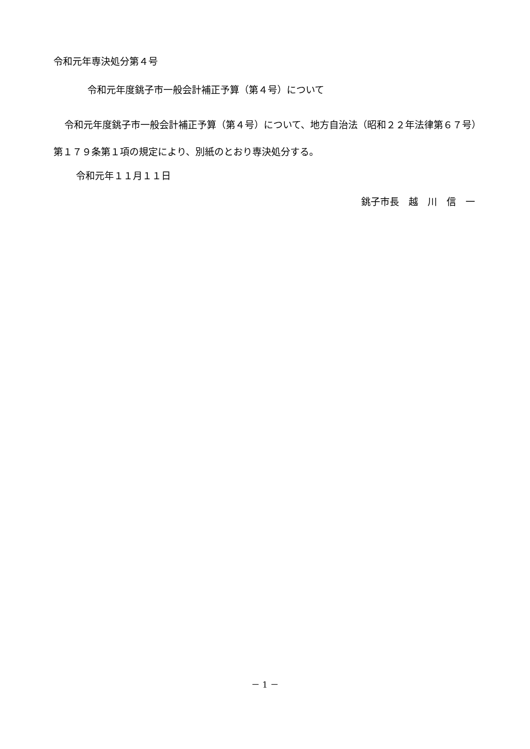令和元年専決処分第４号
令和元年度銚子市一般会計補正予算（第４号）について
令和元年度銚子市一般会計補正予算（第４号）について、地方自治法（昭和２２年法律第６７号）第１７９条第１項の規定により、別紙のとおり専決処分する。
令和元年１１月１１日
銚子市長　越　川　信　一
－ 1 －